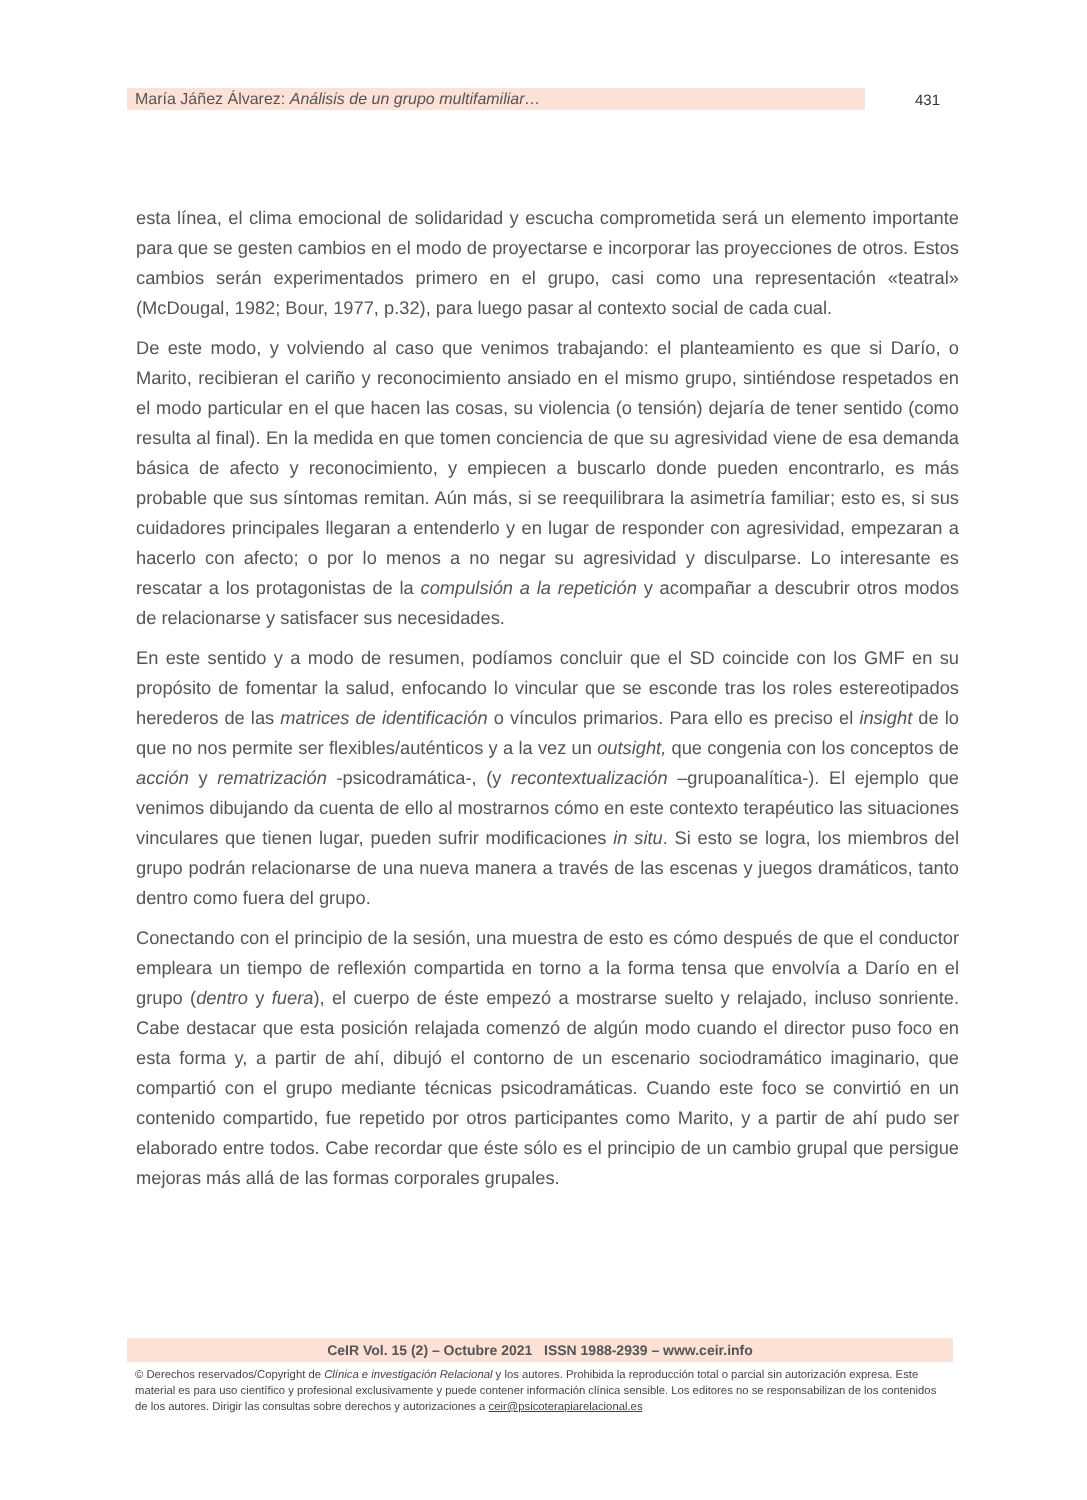María Jáñez Álvarez: Análisis de un grupo multifamiliar…
431
esta línea, el clima emocional de solidaridad y escucha comprometida será un elemento importante para que se gesten cambios en el modo de proyectarse e incorporar las proyecciones de otros. Estos cambios serán experimentados primero en el grupo, casi como una representación «teatral» (McDougal, 1982; Bour, 1977, p.32), para luego pasar al contexto social de cada cual.
De este modo, y volviendo al caso que venimos trabajando: el planteamiento es que si Darío, o Marito, recibieran el cariño y reconocimiento ansiado en el mismo grupo, sintiéndose respetados en el modo particular en el que hacen las cosas, su violencia (o tensión) dejaría de tener sentido (como resulta al final). En la medida en que tomen conciencia de que su agresividad viene de esa demanda básica de afecto y reconocimiento, y empiecen a buscarlo donde pueden encontrarlo, es más probable que sus síntomas remitan. Aún más, si se reequilibrara la asimetría familiar; esto es, si sus cuidadores principales llegaran a entenderlo y en lugar de responder con agresividad, empezaran a hacerlo con afecto; o por lo menos a no negar su agresividad y disculparse. Lo interesante es rescatar a los protagonistas de la compulsión a la repetición y acompañar a descubrir otros modos de relacionarse y satisfacer sus necesidades.
En este sentido y a modo de resumen, podíamos concluir que el SD coincide con los GMF en su propósito de fomentar la salud, enfocando lo vincular que se esconde tras los roles estereotipados herederos de las matrices de identificación o vínculos primarios. Para ello es preciso el insight de lo que no nos permite ser flexibles/auténticos y a la vez un outsight, que congenia con los conceptos de acción y rematrización -psicodramática-, (y recontextualización –grupoanalítica-). El ejemplo que venimos dibujando da cuenta de ello al mostrarnos cómo en este contexto terapéutico las situaciones vinculares que tienen lugar, pueden sufrir modificaciones in situ. Si esto se logra, los miembros del grupo podrán relacionarse de una nueva manera a través de las escenas y juegos dramáticos, tanto dentro como fuera del grupo.
Conectando con el principio de la sesión, una muestra de esto es cómo después de que el conductor empleara un tiempo de reflexión compartida en torno a la forma tensa que envolvía a Darío en el grupo (dentro y fuera), el cuerpo de éste empezó a mostrarse suelto y relajado, incluso sonriente. Cabe destacar que esta posición relajada comenzó de algún modo cuando el director puso foco en esta forma y, a partir de ahí, dibujó el contorno de un escenario sociodramático imaginario, que compartió con el grupo mediante técnicas psicodramáticas. Cuando este foco se convirtió en un contenido compartido, fue repetido por otros participantes como Marito, y a partir de ahí pudo ser elaborado entre todos. Cabe recordar que éste sólo es el principio de un cambio grupal que persigue mejoras más allá de las formas corporales grupales.
CeIR Vol. 15 (2) – Octubre 2021 ISSN 1988-2939 – www.ceir.info
© Derechos reservados/Copyright de Clínica e investigación Relacional y los autores. Prohibida la reproducción total o parcial sin autorización expresa. Este material es para uso científico y profesional exclusivamente y puede contener información clínica sensible. Los editores no se responsabilizan de los contenidos de los autores. Dirigir las consultas sobre derechos y autorizaciones a ceir@psicoterapiarelacional.es